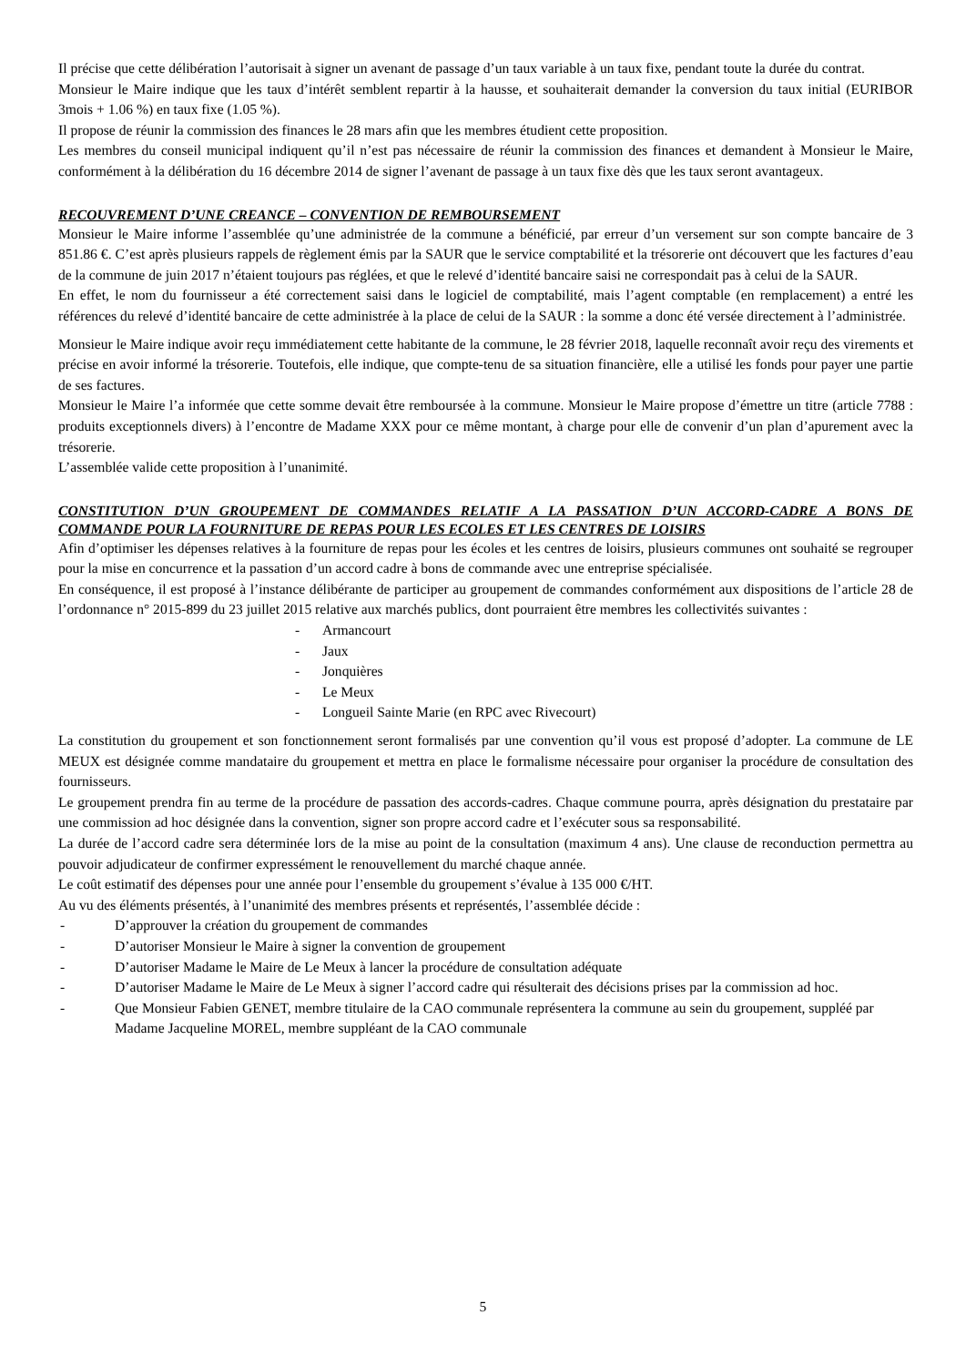Il précise que cette délibération l’autorisait à signer un avenant de passage d’un taux variable à un taux fixe, pendant toute la durée du contrat.
Monsieur le Maire indique que les taux d’intérêt semblent repartir à la hausse, et souhaiterait demander la conversion du taux initial (EURIBOR 3mois + 1.06 %) en taux fixe (1.05 %).
Il propose de réunir la commission des finances le 28 mars afin que les membres étudient cette proposition.
Les membres du conseil municipal indiquent qu’il n’est pas nécessaire de réunir la commission des finances et demandent à Monsieur le Maire, conformément à la délibération du 16 décembre 2014 de signer l’avenant de passage à un taux fixe dès que les taux seront avantageux.
RECOUVREMENT D’UNE CREANCE – CONVENTION DE REMBOURSEMENT
Monsieur le Maire informe l’assemblée qu’une administrée de la commune a bénéficié, par erreur d’un versement sur son compte bancaire de 3 851.86 €. C’est après plusieurs rappels de règlement émis par la SAUR que le service comptabilité et la trésorerie ont découvert que les factures d’eau de la commune de juin 2017 n’étaient toujours pas réglées, et que le relevé d’identité bancaire saisi ne correspondait pas à celui de la SAUR.
En effet, le nom du fournisseur a été correctement saisi dans le logiciel de comptabilité, mais l’agent comptable (en remplacement) a entré les références du relevé d’identité bancaire de cette administrée à la place de celui de la SAUR : la somme a donc été versée directement à l’administrée.
Monsieur le Maire indique avoir reçu immédiatement cette habitante de la commune, le 28 février 2018, laquelle reconnaît avoir reçu des virements et précise en avoir informé la trésorerie. Toutefois, elle indique, que compte-tenu de sa situation financière, elle a utilisé les fonds pour payer une partie de ses factures.
Monsieur le Maire l’a informée que cette somme devait être remboursée à la commune. Monsieur le Maire propose d’émettre un titre (article 7788 : produits exceptionnels divers) à l’encontre de Madame XXX pour ce même montant, à charge pour elle de convenir d’un plan d’apurement avec la trésorerie.
L’assemblée valide cette proposition à l’unanimité.
CONSTITUTION D’UN GROUPEMENT DE COMMANDES RELATIF A LA PASSATION D’UN ACCORD-CADRE A BONS DE COMMANDE POUR LA FOURNITURE DE REPAS POUR LES ECOLES ET LES CENTRES DE LOISIRS
Afin d’optimiser les dépenses relatives à la fourniture de repas pour les écoles et les centres de loisirs, plusieurs communes ont souhaité se regrouper pour la mise en concurrence et la passation d’un accord cadre à bons de commande avec une entreprise spécialisée.
En conséquence, il est proposé à l’instance délibérante de participer au groupement de commandes conformément aux dispositions de l’article 28 de l’ordonnance n° 2015-899 du 23 juillet 2015 relative aux marchés publics, dont pourraient être membres les collectivités suivantes :
- Armancourt
- Jaux
- Jonquières
- Le Meux
- Longueil Sainte Marie (en RPC avec Rivecourt)
La constitution du groupement et son fonctionnement seront formalisés par une convention qu’il vous est proposé d’adopter. La commune de LE MEUX est désignée comme mandataire du groupement et mettra en place le formalisme nécessaire pour organiser la procédure de consultation des fournisseurs.
Le groupement prendra fin au terme de la procédure de passation des accords-cadres. Chaque commune pourra, après désignation du prestataire par une commission ad hoc désignée dans la convention, signer son propre accord cadre et l’exécuter sous sa responsabilité.
La durée de l’accord cadre sera déterminée lors de la mise au point de la consultation (maximum 4 ans). Une clause de reconduction permettra au pouvoir adjudicateur de confirmer expressément le renouvellement du marché chaque année.
Le coût estimatif des dépenses pour une année pour l’ensemble du groupement s’évalue à 135 000 €/HT.
Au vu des éléments présentés, à l’unanimité des membres présents et représentés, l’assemblée décide :
- D’approuver la création du groupement de commandes
- D’autoriser Monsieur le Maire à signer la convention de groupement
- D’autoriser Madame le Maire de Le Meux à lancer la procédure de consultation adéquate
- D’autoriser Madame le Maire de Le Meux à signer l’accord cadre qui résulterait des décisions prises par la commission ad hoc.
- Que Monsieur Fabien GENET, membre titulaire de la CAO communale représentera la commune au sein du groupement, suppléé par Madame Jacqueline MOREL, membre suppléant de la CAO communale
5